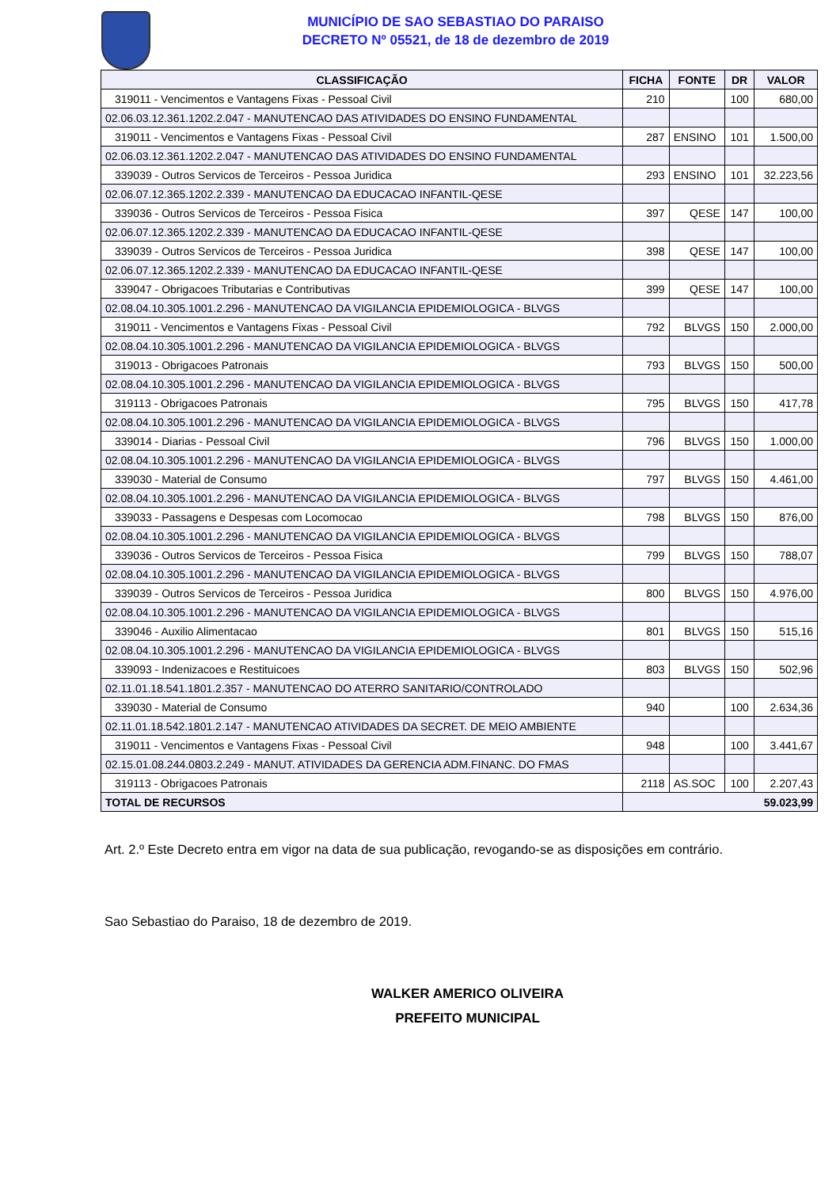MUNICÍPIO DE SAO SEBASTIAO DO PARAISO
DECRETO Nº 05521, de 18 de dezembro de 2019
| CLASSIFICAÇÃO | FICHA | FONTE | DR | VALOR |
| --- | --- | --- | --- | --- |
| 319011 - Vencimentos e Vantagens Fixas - Pessoal Civil | 210 | | 100 | 680,00 |
| 02.06.03.12.361.1202.2.047 - MANUTENCAO DAS ATIVIDADES DO ENSINO FUNDAMENTAL | | | | |
| 319011 - Vencimentos e Vantagens Fixas - Pessoal Civil | 287 | ENSINO | 101 | 1.500,00 |
| 02.06.03.12.361.1202.2.047 - MANUTENCAO DAS ATIVIDADES DO ENSINO FUNDAMENTAL | | | | |
| 339039 - Outros Servicos de Terceiros - Pessoa Juridica | 293 | ENSINO | 101 | 32.223,56 |
| 02.06.07.12.365.1202.2.339 - MANUTENCAO DA EDUCACAO INFANTIL-QESE | | | | |
| 339036 - Outros Servicos de Terceiros - Pessoa Fisica | 397 | QESE | 147 | 100,00 |
| 02.06.07.12.365.1202.2.339 - MANUTENCAO DA EDUCACAO INFANTIL-QESE | | | | |
| 339039 - Outros Servicos de Terceiros - Pessoa Juridica | 398 | QESE | 147 | 100,00 |
| 02.06.07.12.365.1202.2.339 - MANUTENCAO DA EDUCACAO INFANTIL-QESE | | | | |
| 339047 - Obrigacoes Tributarias e Contributivas | 399 | QESE | 147 | 100,00 |
| 02.08.04.10.305.1001.2.296 - MANUTENCAO DA VIGILANCIA EPIDEMIOLOGICA - BLVGS | | | | |
| 319011 - Vencimentos e Vantagens Fixas - Pessoal Civil | 792 | BLVGS | 150 | 2.000,00 |
| 02.08.04.10.305.1001.2.296 - MANUTENCAO DA VIGILANCIA EPIDEMIOLOGICA - BLVGS | | | | |
| 319013 - Obrigacoes Patronais | 793 | BLVGS | 150 | 500,00 |
| 02.08.04.10.305.1001.2.296 - MANUTENCAO DA VIGILANCIA EPIDEMIOLOGICA - BLVGS | | | | |
| 319113 - Obrigacoes Patronais | 795 | BLVGS | 150 | 417,78 |
| 02.08.04.10.305.1001.2.296 - MANUTENCAO DA VIGILANCIA EPIDEMIOLOGICA - BLVGS | | | | |
| 339014 - Diarias - Pessoal Civil | 796 | BLVGS | 150 | 1.000,00 |
| 02.08.04.10.305.1001.2.296 - MANUTENCAO DA VIGILANCIA EPIDEMIOLOGICA - BLVGS | | | | |
| 339030 - Material de Consumo | 797 | BLVGS | 150 | 4.461,00 |
| 02.08.04.10.305.1001.2.296 - MANUTENCAO DA VIGILANCIA EPIDEMIOLOGICA - BLVGS | | | | |
| 339033 - Passagens e Despesas com Locomocao | 798 | BLVGS | 150 | 876,00 |
| 02.08.04.10.305.1001.2.296 - MANUTENCAO DA VIGILANCIA EPIDEMIOLOGICA - BLVGS | | | | |
| 339036 - Outros Servicos de Terceiros - Pessoa Fisica | 799 | BLVGS | 150 | 788,07 |
| 02.08.04.10.305.1001.2.296 - MANUTENCAO DA VIGILANCIA EPIDEMIOLOGICA - BLVGS | | | | |
| 339039 - Outros Servicos de Terceiros - Pessoa Juridica | 800 | BLVGS | 150 | 4.976,00 |
| 02.08.04.10.305.1001.2.296 - MANUTENCAO DA VIGILANCIA EPIDEMIOLOGICA - BLVGS | | | | |
| 339046 - Auxilio Alimentacao | 801 | BLVGS | 150 | 515,16 |
| 02.08.04.10.305.1001.2.296 - MANUTENCAO DA VIGILANCIA EPIDEMIOLOGICA - BLVGS | | | | |
| 339093 - Indenizacoes e Restituicoes | 803 | BLVGS | 150 | 502,96 |
| 02.11.01.18.541.1801.2.357 - MANUTENCAO DO ATERRO SANITARIO/CONTROLADO | | | | |
| 339030 - Material de Consumo | 940 | | 100 | 2.634,36 |
| 02.11.01.18.542.1801.2.147 - MANUTENCAO ATIVIDADES DA SECRET. DE MEIO AMBIENTE | | | | |
| 319011 - Vencimentos e Vantagens Fixas - Pessoal Civil | 948 | | 100 | 3.441,67 |
| 02.15.01.08.244.0803.2.249 - MANUT. ATIVIDADES DA GERENCIA ADM.FINANC. DO FMAS | | | | |
| 319113 - Obrigacoes Patronais | 2118 | AS.SOC | 100 | 2.207,43 |
| TOTAL DE RECURSOS | 59.023,99 | | | |
Art. 2.º Este Decreto entra em vigor na data de sua publicação, revogando-se as disposições em contrário.
Sao Sebastiao do Paraiso, 18 de dezembro de 2019.
WALKER AMERICO OLIVEIRA
PREFEITO MUNICIPAL